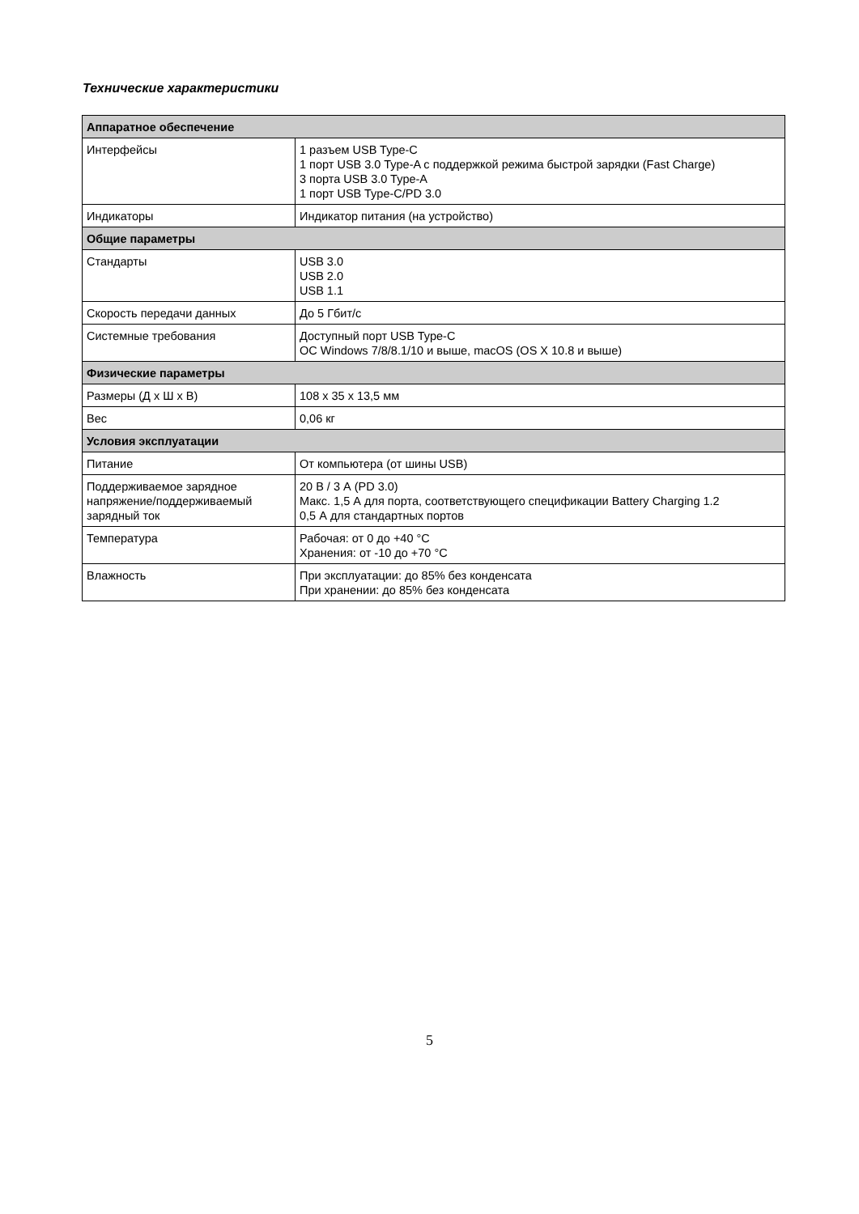Технические характеристики
| Аппаратное обеспечение | |
| --- | --- |
| Интерфейсы | 1 разъем USB Type-C 1 порт USB 3.0 Type-A с поддержкой режима быстрой зарядки (Fast Charge) 3 порта USB 3.0 Type-A 1 порт USB Type-C/PD 3.0 |
| Индикаторы | Индикатор питания (на устройство) |
| Общие параметры | |
| Стандарты | USB 3.0 USB 2.0 USB 1.1 |
| Скорость передачи данных | До 5 Гбит/с |
| Системные требования | Доступный порт USB Type-C ОС Windows 7/8/8.1/10 и выше, macOS (OS X 10.8 и выше) |
| Физические параметры | |
| Размеры (Д x Ш x В) | 108 x 35 x 13,5 мм |
| Вес | 0,06 кг |
| Условия эксплуатации | |
| Питание | От компьютера (от шины USB) |
| Поддерживаемое зарядное напряжение/поддерживаемый зарядный ток | 20 В / 3 А (PD 3.0) Макс. 1,5 А для порта, соответствующего спецификации Battery Charging 1.2 0,5 А для стандартных портов |
| Температура | Рабочая: от 0 до +40 °C Хранения: от -10 до +70 °C |
| Влажность | При эксплуатации: до 85% без конденсата При хранении: до 85% без конденсата |
5